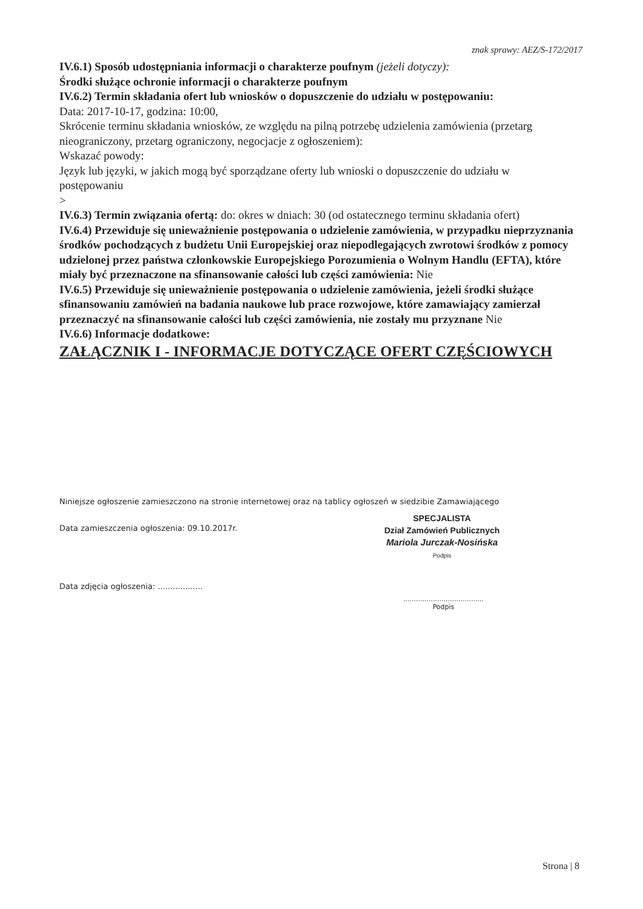znak sprawy: AEZ/S-172/2017
IV.6.1) Sposób udostępniania informacji o charakterze poufnym (jeżeli dotyczy):
Środki służące ochronie informacji o charakterze poufnym
IV.6.2) Termin składania ofert lub wniosków o dopuszczenie do udziału w postępowaniu:
Data: 2017-10-17, godzina: 10:00,
Skrócenie terminu składania wniosków, ze względu na pilną potrzebę udzielenia zamówienia (przetarg nieograniczony, przetarg ograniczony, negocjacje z ogłoszeniem):
Wskazać powody:
Język lub języki, w jakich mogą być sporządzane oferty lub wnioski o dopuszczenie do udziału w postępowaniu
>
IV.6.3) Termin związania ofertą: do: okres w dniach: 30 (od ostatecznego terminu składania ofert)
IV.6.4) Przewiduje się unieważnienie postępowania o udzielenie zamówienia, w przypadku nieprzyznania środków pochodzących z budżetu Unii Europejskiej oraz niepodlegających zwrotowi środków z pomocy udzielonej przez państwa członkowskie Europejskiego Porozumienia o Wolnym Handlu (EFTA), które miały być przeznaczone na sfinansowanie całości lub części zamówienia: Nie
IV.6.5) Przewiduje się unieważnienie postępowania o udzielenie zamówienia, jeżeli środki służące sfinansowaniu zamówień na badania naukowe lub prace rozwojowe, które zamawiający zamierzał przeznaczyć na sfinansowanie całości lub części zamówienia, nie zostały mu przyznane Nie
IV.6.6) Informacje dodatkowe:
ZAŁĄCZNIK I - INFORMACJE DOTYCZĄCE OFERT CZĘŚCIOWYCH
Niniejsze ogłoszenie zamieszczono na stronie internetowej oraz na tablicy ogłoszeń w siedzibie Zamawiającego
Data zamieszczenia ogłoszenia: 09.10.2017r.
SPECJALISTA
Dział Zamówień Publicznych
Mariola Jurczak-Nosińska
Podpis
Data zdjęcia ogłoszenia: ..................
......................................
Podpis
Strona | 8